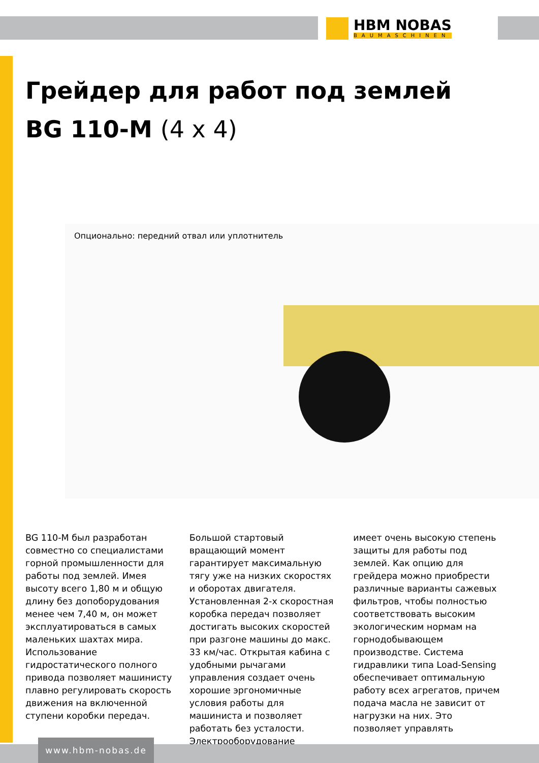HBM NOBAS
BAUMASCHINEN
Грейдер для работ под землей
BG 110-M (4 x 4)
Опционально: передний отвал или уплотнитель
BG 110-M был разработан совместно со специалистами горной промышленности для работы под землей. Имея высоту всего 1,80 м и общую длину без допоборудования менее чем 7,40 м, он может эксплуатироваться в самых маленьких шахтах мира. Использование гидростатического полного привода позволяет машинисту плавно регулировать скорость движения на включенной ступени коробки передач.
Большой стартовый вращающий момент гарантирует максимальную тягу уже на низких скоростях и оборотах двигателя. Установленная 2-х скоростная коробка передач позволяет достигать высоких скоростей при разгоне машины до макс. 33 км/час. Открытая кабина с удобными рычагами управления создает очень хорошие эргономичные условия работы для машиниста и позволяет работать без усталости. Электрооборудование
имеет очень высокую степень защиты для работы под землей. Как опцию для грейдера можно приобрести различные варианты сажевых фильтров, чтобы полностью соответствовать высоким экологическим нормам на горнодобывающем производстве. Система гидравлики типа Load-Sensing обеспечивает оптимальную работу всех агрегатов, причем подача масла не зависит от нагрузки на них. Это позволяет управлять
www.hbm-nobas.de